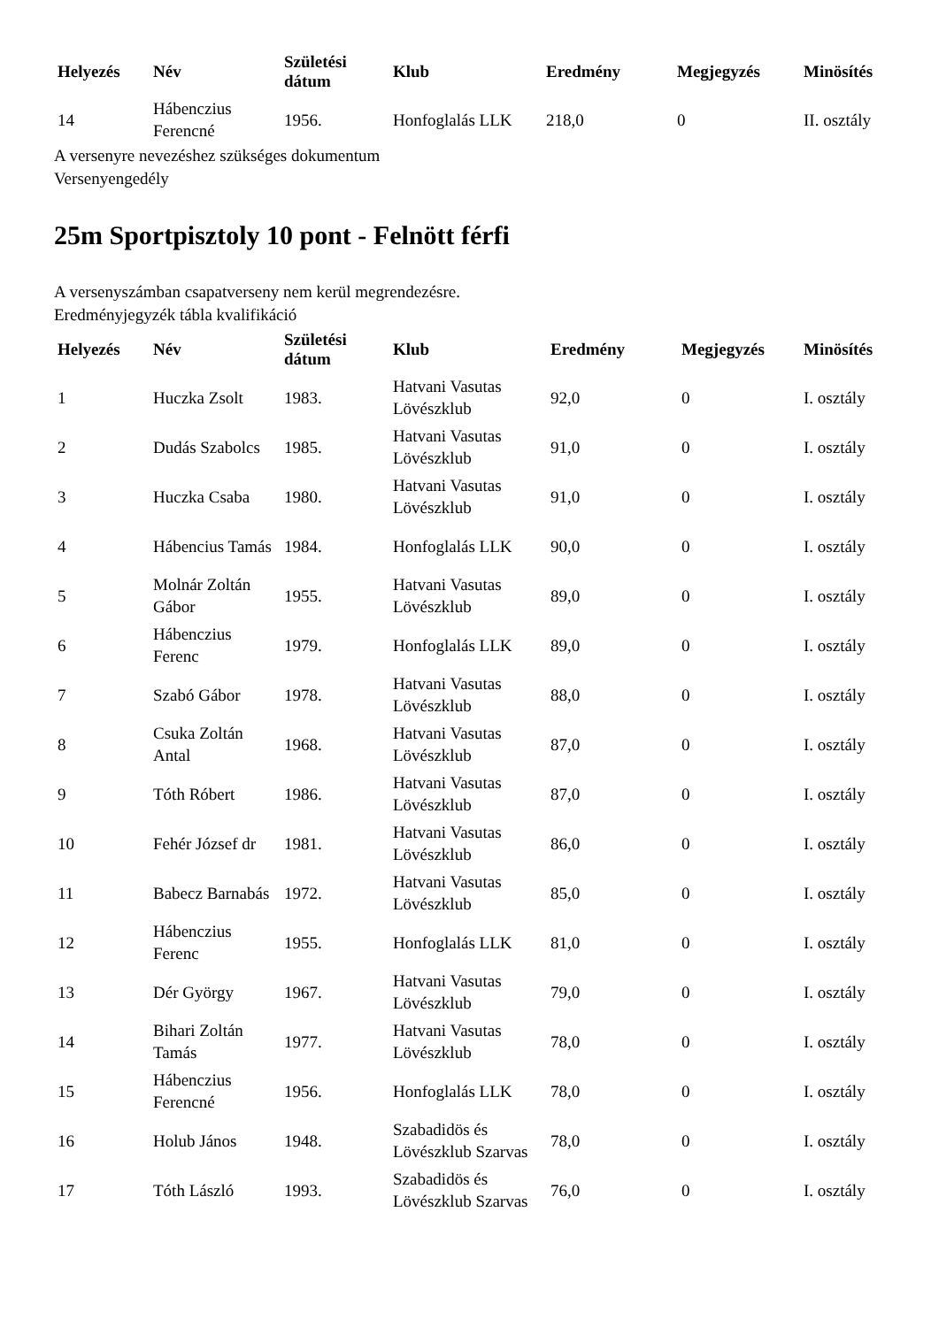| Helyezés | Név | Születési dátum | Klub | Eredmény | Megjegyzés | Minösítés |
| --- | --- | --- | --- | --- | --- | --- |
| 14 | Hábenczius Ferencné | 1956. | Honfoglalás LLK | 218,0 | 0 | II. osztály |
A versenyre nevezéshez szükséges dokumentum
Versenyengedély
25m Sportpisztoly 10 pont - Felnött férfi
A versenyszámban csapatverseny nem kerül megrendezésre.
Eredményjegyzék tábla kvalifikáció
| Helyezés | Név | Születési dátum | Klub | Eredmény | Megjegyzés | Minösítés |
| --- | --- | --- | --- | --- | --- | --- |
| 1 | Huczka Zsolt | 1983. | Hatvani Vasutas Lövészklub | 92,0 | 0 | I. osztály |
| 2 | Dudás Szabolcs | 1985. | Hatvani Vasutas Lövészklub | 91,0 | 0 | I. osztály |
| 3 | Huczka Csaba | 1980. | Hatvani Vasutas Lövészklub | 91,0 | 0 | I. osztály |
| 4 | Hábencius Tamás | 1984. | Honfoglalás LLK | 90,0 | 0 | I. osztály |
| 5 | Molnár Zoltán Gábor | 1955. | Hatvani Vasutas Lövészklub | 89,0 | 0 | I. osztály |
| 6 | Hábenczius Ferenc | 1979. | Honfoglalás LLK | 89,0 | 0 | I. osztály |
| 7 | Szabó Gábor | 1978. | Hatvani Vasutas Lövészklub | 88,0 | 0 | I. osztály |
| 8 | Csuka Zoltán Antal | 1968. | Hatvani Vasutas Lövészklub | 87,0 | 0 | I. osztály |
| 9 | Tóth Róbert | 1986. | Hatvani Vasutas Lövészklub | 87,0 | 0 | I. osztály |
| 10 | Fehér József dr | 1981. | Hatvani Vasutas Lövészklub | 86,0 | 0 | I. osztály |
| 11 | Babecz Barnabás | 1972. | Hatvani Vasutas Lövészklub | 85,0 | 0 | I. osztály |
| 12 | Hábenczius Ferenc | 1955. | Honfoglalás LLK | 81,0 | 0 | I. osztály |
| 13 | Dér György | 1967. | Hatvani Vasutas Lövészklub | 79,0 | 0 | I. osztály |
| 14 | Bihari Zoltán Tamás | 1977. | Hatvani Vasutas Lövészklub | 78,0 | 0 | I. osztály |
| 15 | Hábenczius Ferencné | 1956. | Honfoglalás LLK | 78,0 | 0 | I. osztály |
| 16 | Holub János | 1948. | Szabadidös és Lövészklub Szarvas | 78,0 | 0 | I. osztály |
| 17 | Tóth László | 1993. | Szabadidös és Lövészklub Szarvas | 76,0 | 0 | I. osztály |